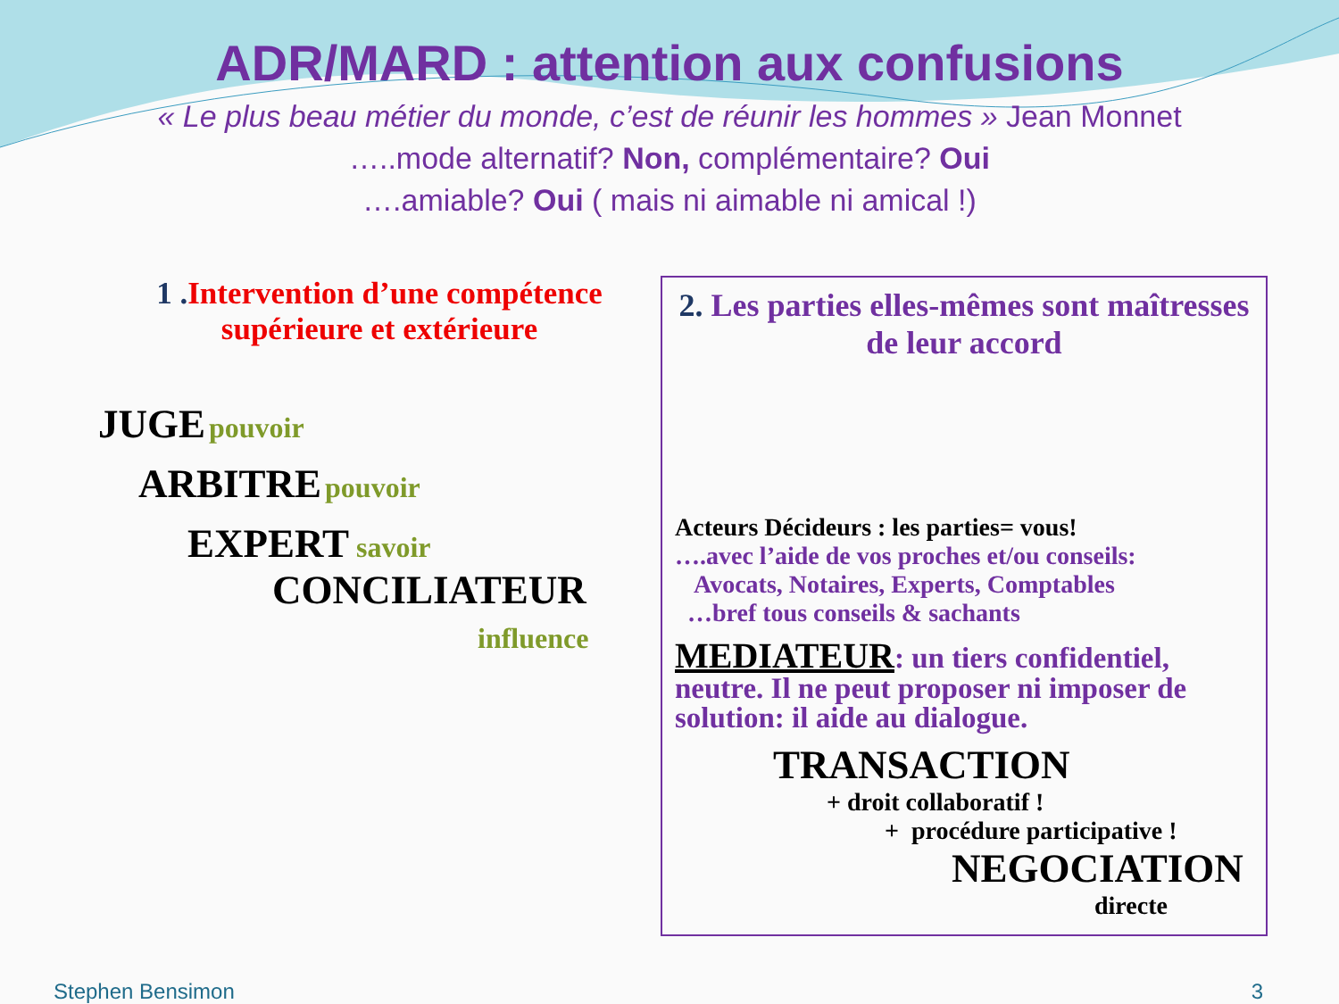ADR/MARD : attention aux confusions
« Le plus beau métier du monde, c’est de réunir les hommes » Jean Monnet
…..mode alternatif? Non, complémentaire? Oui
….amiable? Oui ( mais ni aimable ni amical !)
1 . Intervention d’une compétence supérieure et extérieure
JUGE pouvoir
ARBITRE pouvoir
EXPERT savoir
CONCILIATEUR
influence
2. Les parties elles-mêmes sont maîtresses de leur accord
Acteurs Décideurs : les parties= vous!
….avec l’aide de vos proches et/ou conseils:
Avocats, Notaires, Experts, Comptables
…bref tous conseils & sachants
MEDIATEUR: un tiers confidentiel, neutre. Il ne peut proposer ni imposer de solution: il aide au dialogue.
TRANSACTION
+ droit collaboratif !
+ procédure participative !
NEGOCIATION
directe
Stephen Bensimon 3